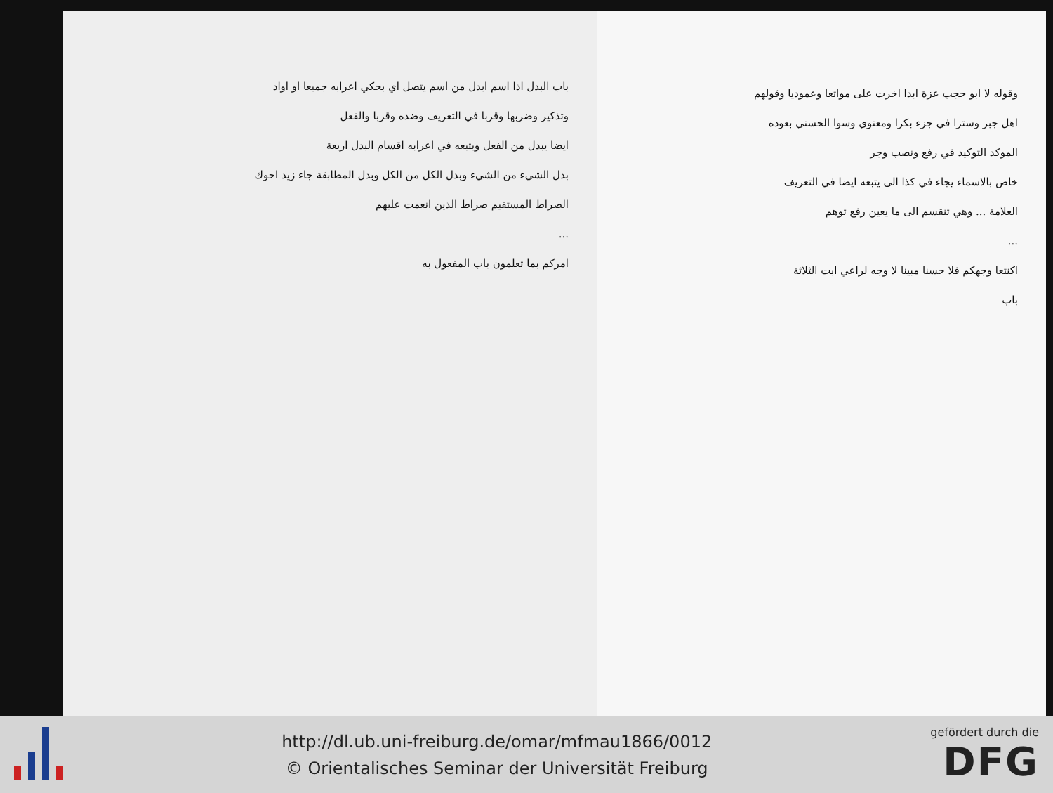باب البدل اذا اسم ابدل من اسم يتصل اي بحكي اعرابه جميعا او اواد
وتذكير وضربها وقربا في التعريف وضده وقربا والفعل
ايضا يبدل من الفعل ويتبعه في اعرابه اقسام البدل اربعة
بدل الشيء من الشيء وبدل الكل من الكل وبدل المطابقة جاء زيد اخوك
الصراط المستقيم صراط الذين انعمت عليهم
...
امركم بما تعلمون باب المفعول به
وقوله لا ابو حجب عزة ابدا اخرت على مواتعا وعموديا وقولهم
اهل جبر وسترا في جزء بكرا ومعنوي وسوا الحسني بعوده
الموكد التوكيد في رفع ونصب وجر
خاص بالاسماء يجاء في كذا الى يتبعه ايضا في التعريف
العلامة ... وهي تنقسم الى ما يعين رفع توهم
...
اكنتعا وجهكم فلا حسنا مبينا لا وجه لراعي ابت الثلاثة
باب
http://dl.ub.uni-freiburg.de/omar/mfmau1866/0012
© Orientalisches Seminar der Universität Freiburg
gefördert durch die
DFG